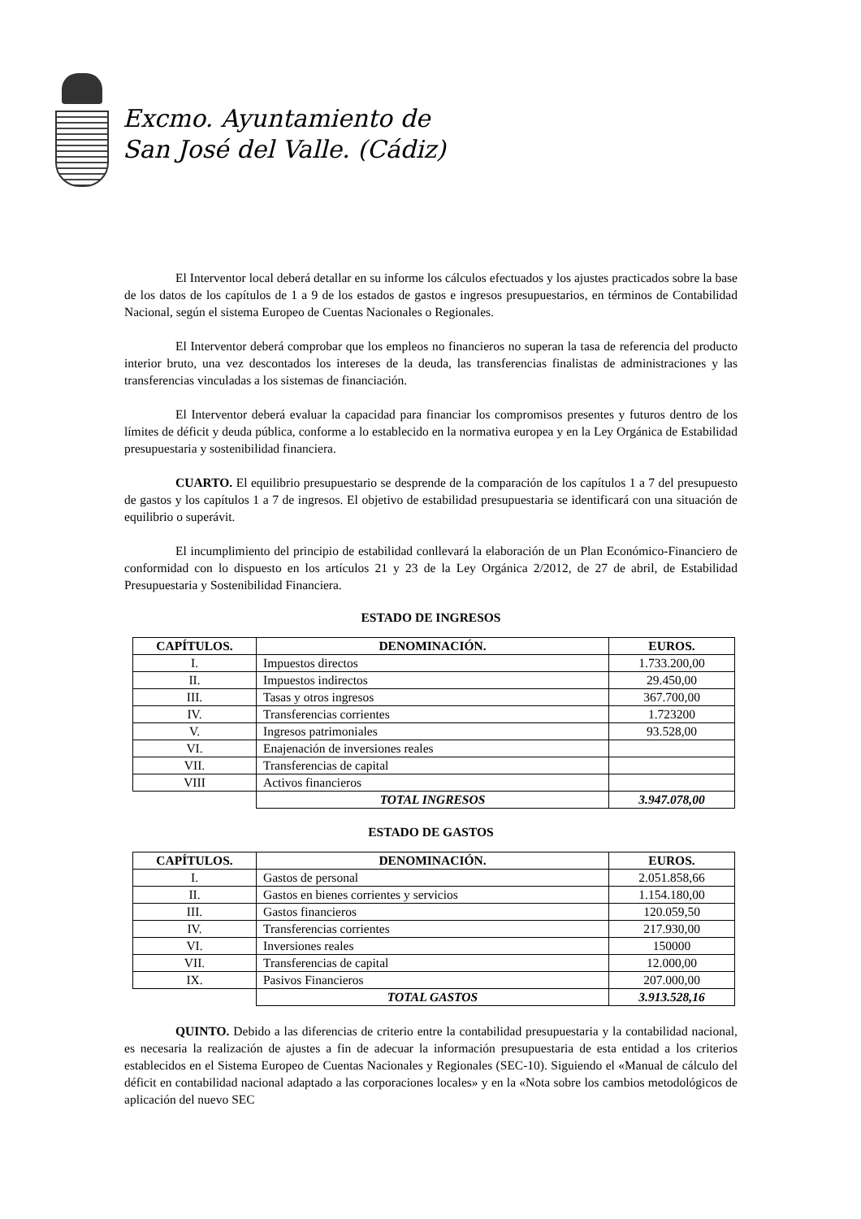Excmo. Ayuntamiento de
San José del Valle. (Cádiz)
El Interventor local deberá detallar en su informe los cálculos efectuados y los ajustes practicados sobre la base de los datos de los capítulos de 1 a 9 de los estados de gastos e ingresos presupuestarios, en términos de Contabilidad Nacional, según el sistema Europeo de Cuentas Nacionales o Regionales.
El Interventor deberá comprobar que los empleos no financieros no superan la tasa de referencia del producto interior bruto, una vez descontados los intereses de la deuda, las transferencias finalistas de administraciones y las transferencias vinculadas a los sistemas de financiación.
El Interventor deberá evaluar la capacidad para financiar los compromisos presentes y futuros dentro de los límites de déficit y deuda pública, conforme a lo establecido en la normativa europea y en la Ley Orgánica de Estabilidad presupuestaria y sostenibilidad financiera.
CUARTO. El equilibrio presupuestario se desprende de la comparación de los capítulos 1 a 7 del presupuesto de gastos y los capítulos 1 a 7 de ingresos. El objetivo de estabilidad presupuestaria se identificará con una situación de equilibrio o superávit.
El incumplimiento del principio de estabilidad conllevará la elaboración de un Plan Económico-Financiero de conformidad con lo dispuesto en los artículos 21 y 23 de la Ley Orgánica 2/2012, de 27 de abril, de Estabilidad Presupuestaria y Sostenibilidad Financiera.
ESTADO DE INGRESOS
| CAPÍTULOS. | DENOMINACIÓN. | EUROS. |
| --- | --- | --- |
| I. | Impuestos directos | 1.733.200,00 |
| II. | Impuestos indirectos | 29.450,00 |
| III. | Tasas y otros ingresos | 367.700,00 |
| IV. | Transferencias corrientes | 1.723200 |
| V. | Ingresos patrimoniales | 93.528,00 |
| VI. | Enajenación de inversiones reales | |
| VII. | Transferencias de capital | |
| VIII | Activos financieros | |
| | TOTAL INGRESOS | 3.947.078,00 |
ESTADO DE GASTOS
| CAPÍTULOS. | DENOMINACIÓN. | EUROS. |
| --- | --- | --- |
| I. | Gastos de personal | 2.051.858,66 |
| II. | Gastos en bienes corrientes y servicios | 1.154.180,00 |
| III. | Gastos financieros | 120.059,50 |
| IV. | Transferencias corrientes | 217.930,00 |
| VI. | Inversiones reales | 150000 |
| VII. | Transferencias de capital | 12.000,00 |
| IX. | Pasivos Financieros | 207.000,00 |
| | TOTAL GASTOS | 3.913.528,16 |
QUINTO. Debido a las diferencias de criterio entre la contabilidad presupuestaria y la contabilidad nacional, es necesaria la realización de ajustes a fin de adecuar la información presupuestaria de esta entidad a los criterios establecidos en el Sistema Europeo de Cuentas Nacionales y Regionales (SEC-10). Siguiendo el «Manual de cálculo del déficit en contabilidad nacional adaptado a las corporaciones locales» y en la «Nota sobre los cambios metodológicos de aplicación del nuevo SEC